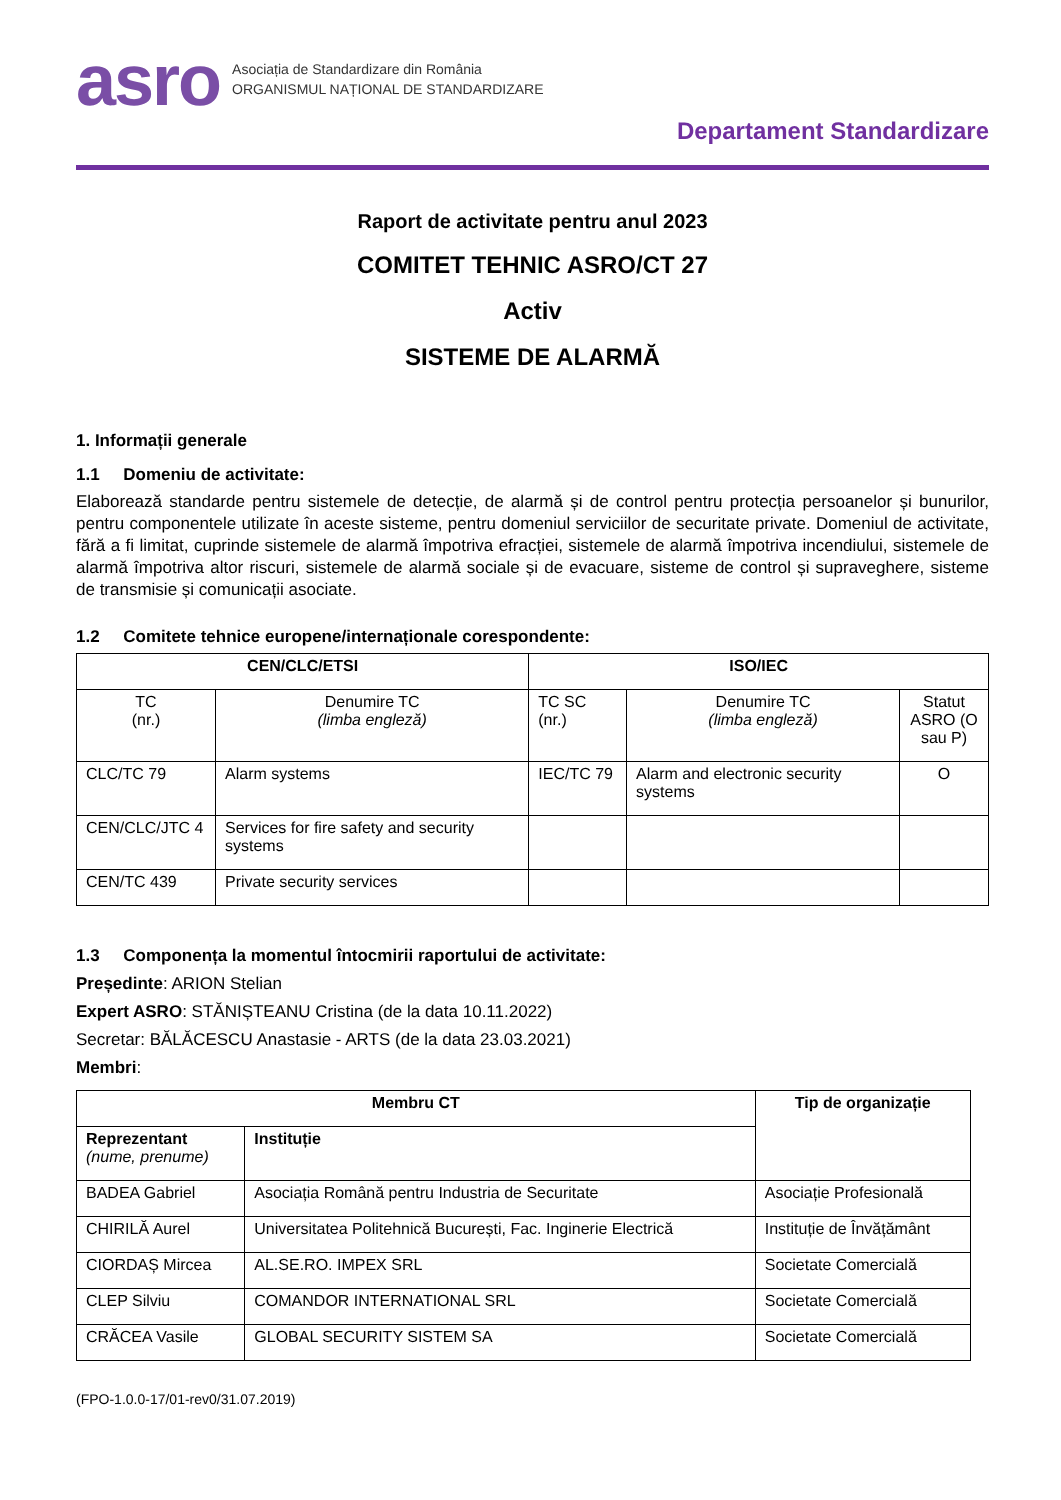asro
Asociația de Standardizare din România
ORGANISMUL NAȚIONAL DE STANDARDIZARE
Departament Standardizare
Raport de activitate pentru anul 2023
COMITET TEHNIC ASRO/CT 27
Activ
SISTEME DE ALARMĂ
1. Informații generale
1.1 Domeniu de activitate:
Elaborează standarde pentru sistemele de detecție, de alarmă și de control pentru protecția persoanelor și bunurilor, pentru componentele utilizate în aceste sisteme, pentru domeniul serviciilor de securitate private. Domeniul de activitate, fără a fi limitat, cuprinde sistemele de alarmă împotriva efracției, sistemele de alarmă împotriva incendiului, sistemele de alarmă împotriva altor riscuri, sistemele de alarmă sociale și de evacuare, sisteme de control și supraveghere, sisteme de transmisie și comunicații asociate.
1.2 Comitete tehnice europene/internaționale corespondente:
| CEN/CLC/ETSI | | ISO/IEC | | |
| --- | --- | --- | --- | --- |
| TC (nr.) | Denumire TC (limba engleză) | TC SC (nr.) | Denumire TC (limba engleză) | Statut ASRO (O sau P) |
| CLC/TC 79 | Alarm systems | IEC/TC 79 | Alarm and electronic security systems | O |
| CEN/CLC/JTC 4 | Services for fire safety and security systems | | | |
| CEN/TC 439 | Private security services | | | |
1.3 Componența la momentul întocmirii raportului de activitate:
Președinte: ARION Stelian
Expert ASRO: STĂNIȘTEANU Cristina (de la data 10.11.2022)
Secretar: BĂLĂCESCU Anastasie - ARTS (de la data 23.03.2021)
Membri:
| Membru CT | | Tip de organizație |
| --- | --- | --- |
| Reprezentant (nume, prenume) | Instituție | |
| BADEA Gabriel | Asociația Română pentru Industria de Securitate | Asociație Profesională |
| CHIRILĂ Aurel | Universitatea Politehnică București, Fac. Inginerie Electrică | Instituție de Învățământ |
| CIORDAȘ Mircea | AL.SE.RO. IMPEX SRL | Societate Comercială |
| CLEP Silviu | COMANDOR INTERNATIONAL SRL | Societate Comercială |
| CRĂCEA Vasile | GLOBAL SECURITY SISTEM SA | Societate Comercială |
(FPO-1.0.0-17/01-rev0/31.07.2019)